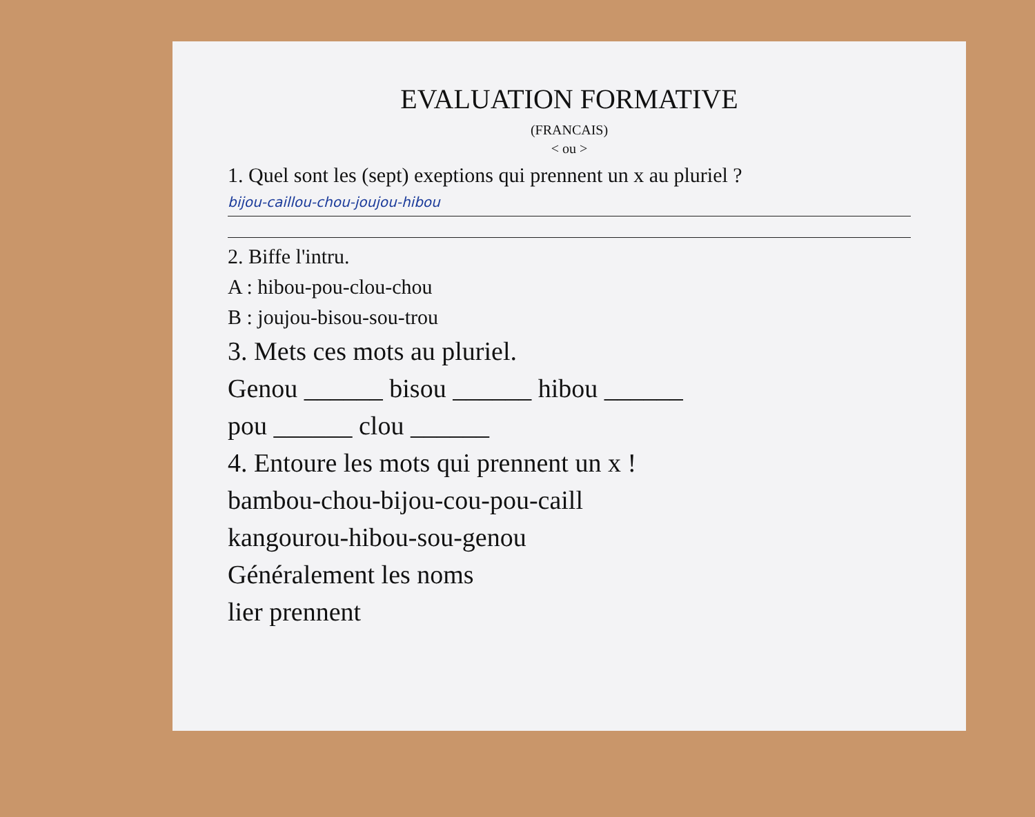EVALUATION FORMATIVE
(FRANCAIS)
< ou >
1. Quel sont les (sept) exeptions qui prennent un x au pluriel ?
bijou-caillou-chou-joujou-hibou
2. Biffe l'intru.
A : hibou-pou-clou-chou
B : joujou-bisou-sou-trou
3. Mets ces mots au pluriel.
Genou ______ bisou ______ hibou ______
pou ______ clou ______
4. Entoure les mots qui prennent un x !
bambou-chou-bijou-cou-pou-caill
kangourou-hibou-sou-genou
Généralement les noms
lier prennent